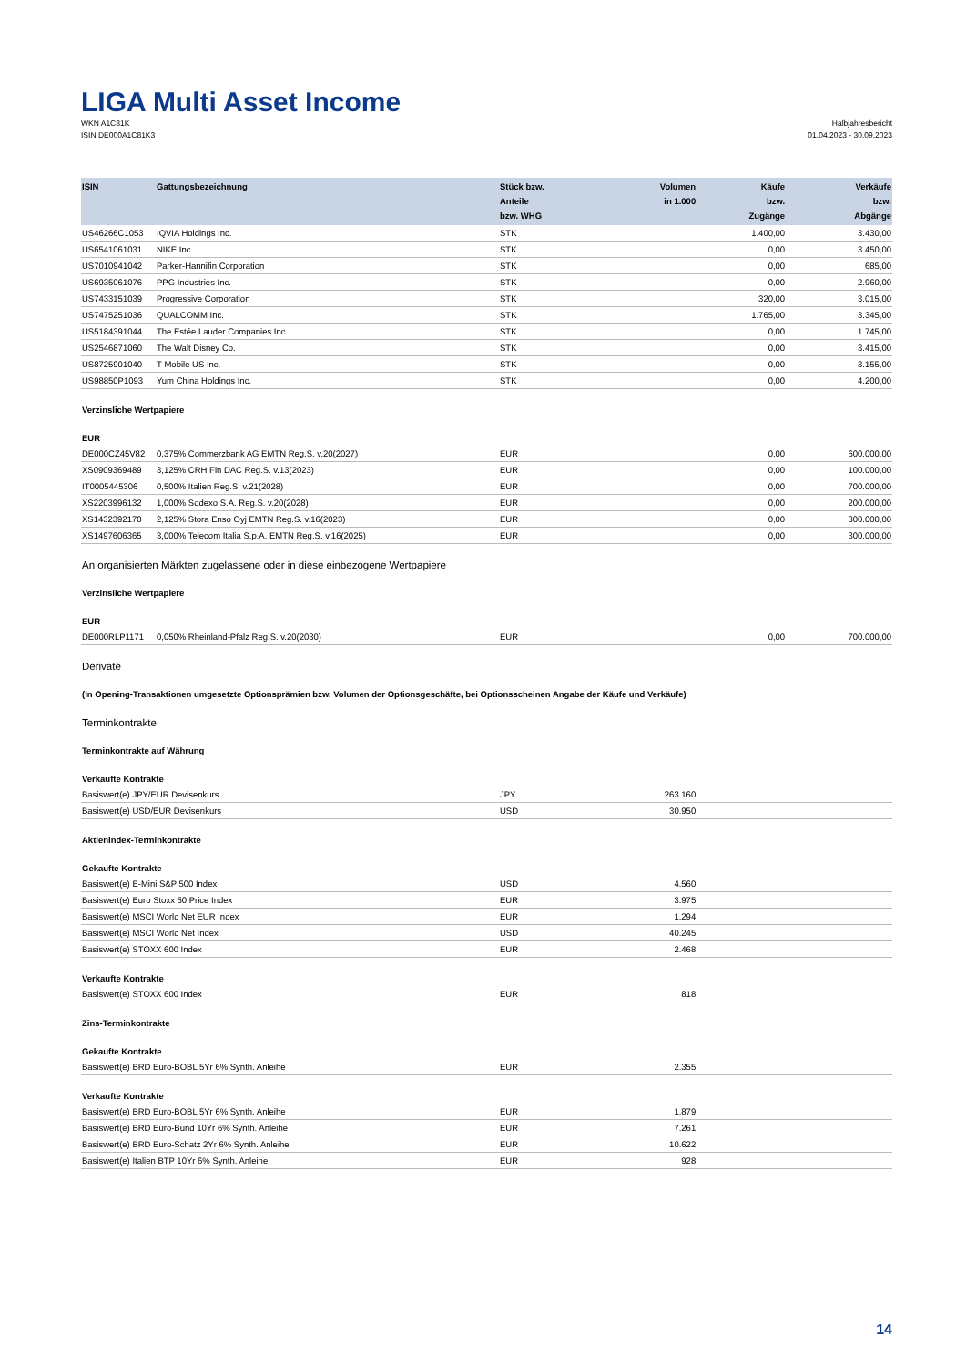LIGA Multi Asset Income
WKN A1C81K
ISIN DE000A1C81K3
Halbjahresbericht
01.04.2023 - 30.09.2023
| ISIN | Gattungsbezeichnung | Stück bzw. Anteile bzw. WHG | Volumen in 1.000 | Käufe bzw. Zugänge | Verkäufe bzw. Abgänge |
| --- | --- | --- | --- | --- | --- |
| US46266C1053 | IQVIA Holdings Inc. | STK | | 1.400,00 | 3.430,00 |
| US6541061031 | NIKE Inc. | STK | | 0,00 | 3.450,00 |
| US7010941042 | Parker-Hannifin Corporation | STK | | 0,00 | 685,00 |
| US6935061076 | PPG Industries Inc. | STK | | 0,00 | 2.960,00 |
| US7433151039 | Progressive Corporation | STK | | 320,00 | 3.015,00 |
| US7475251036 | QUALCOMM Inc. | STK | | 1.765,00 | 3.345,00 |
| US5184391044 | The Estée Lauder Companies Inc. | STK | | 0,00 | 1.745,00 |
| US2546871060 | The Walt Disney Co. | STK | | 0,00 | 3.415,00 |
| US8725901040 | T-Mobile US Inc. | STK | | 0,00 | 3.155,00 |
| US98850P1093 | Yum China Holdings Inc. | STK | | 0,00 | 4.200,00 |
| Verzinsliche Wertpapiere | | | | | |
| EUR | | | | | |
| DE000CZ45V82 | 0,375% Commerzbank AG EMTN Reg.S. v.20(2027) | EUR | | 0,00 | 600.000,00 |
| XS0909369489 | 3,125% CRH Fin DAC Reg.S. v.13(2023) | EUR | | 0,00 | 100.000,00 |
| IT0005445306 | 0,500% Italien Reg.S. v.21(2028) | EUR | | 0,00 | 700.000,00 |
| XS2203996132 | 1,000% Sodexo S.A. Reg.S. v.20(2028) | EUR | | 0,00 | 200.000,00 |
| XS1432392170 | 2,125% Stora Enso Oyj EMTN Reg.S. v.16(2023) | EUR | | 0,00 | 300.000,00 |
| XS1497606365 | 3,000% Telecom Italia S.p.A. EMTN Reg.S. v.16(2025) | EUR | | 0,00 | 300.000,00 |
| An organisierten Märkten zugelassene oder in diese einbezogene Wertpapiere | | | | | |
| Verzinsliche Wertpapiere | | | | | |
| EUR | | | | | |
| DE000RLP1171 | 0,050% Rheinland-Pfalz Reg.S. v.20(2030) | EUR | | 0,00 | 700.000,00 |
| Derivate | | | | | |
| (In Opening-Transaktionen umgesetzte Optionsprämien bzw. Volumen der Optionsgeschäfte, bei Optionsscheinen Angabe der Käufe und Verkäufe) | | | | | |
| Terminkontrakte | | | | | |
| Terminkontrakte auf Währung | | | | | |
| Verkaufte Kontrakte | | | | | |
| Basiswert(e) JPY/EUR Devisenkurs | | JPY | 263.160 | | |
| Basiswert(e) USD/EUR Devisenkurs | | USD | 30.950 | | |
| Aktienindex-Terminkontrakte | | | | | |
| Gekaufte Kontrakte | | | | | |
| Basiswert(e) E-Mini S&P 500 Index | | USD | 4.560 | | |
| Basiswert(e) Euro Stoxx 50 Price Index | | EUR | 3.975 | | |
| Basiswert(e) MSCI World Net EUR Index | | EUR | 1.294 | | |
| Basiswert(e) MSCI World Net Index | | USD | 40.245 | | |
| Basiswert(e) STOXX 600 Index | | EUR | 2.468 | | |
| Verkaufte Kontrakte | | | | | |
| Basiswert(e) STOXX 600 Index | | EUR | 818 | | |
| Zins-Terminkontrakte | | | | | |
| Gekaufte Kontrakte | | | | | |
| Basiswert(e) BRD Euro-BOBL 5Yr 6% Synth. Anleihe | | EUR | 2.355 | | |
| Verkaufte Kontrakte | | | | | |
| Basiswert(e) BRD Euro-BOBL 5Yr 6% Synth. Anleihe | | EUR | 1.879 | | |
| Basiswert(e) BRD Euro-Bund 10Yr 6% Synth. Anleihe | | EUR | 7.261 | | |
| Basiswert(e) BRD Euro-Schatz 2Yr 6% Synth. Anleihe | | EUR | 10.622 | | |
| Basiswert(e) Italien BTP 10Yr 6% Synth. Anleihe | | EUR | 928 | | |
14